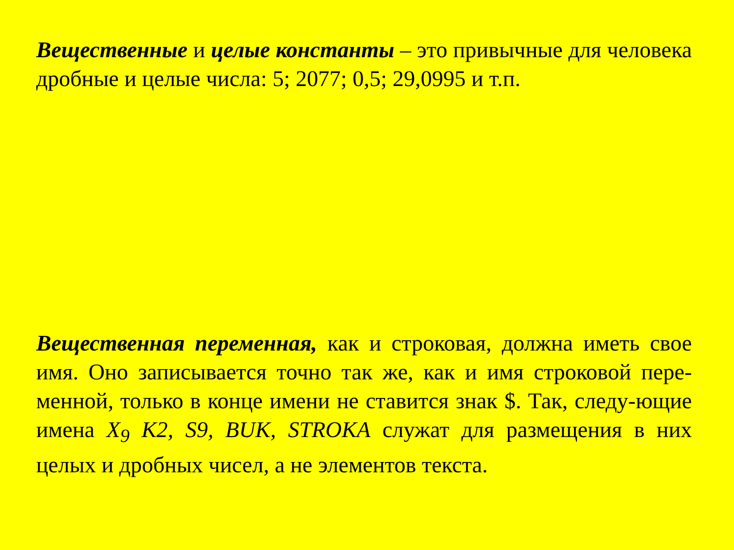Вещественные и целые константы – это привычные для человека дробные и целые числа: 5; 2077; 0,5; 29,0995 и т.п.
Вещественная переменная, как и строковая, должна иметь свое имя. Оно записывается точно так же, как и имя строковой пере-менной, только в конце имени не ставится знак $. Так, следу-ющие имена X<sub>9</sub> К2, S9, BUK, STROKA служат для размещения в них целых и дробных чисел, а не элементов текста.